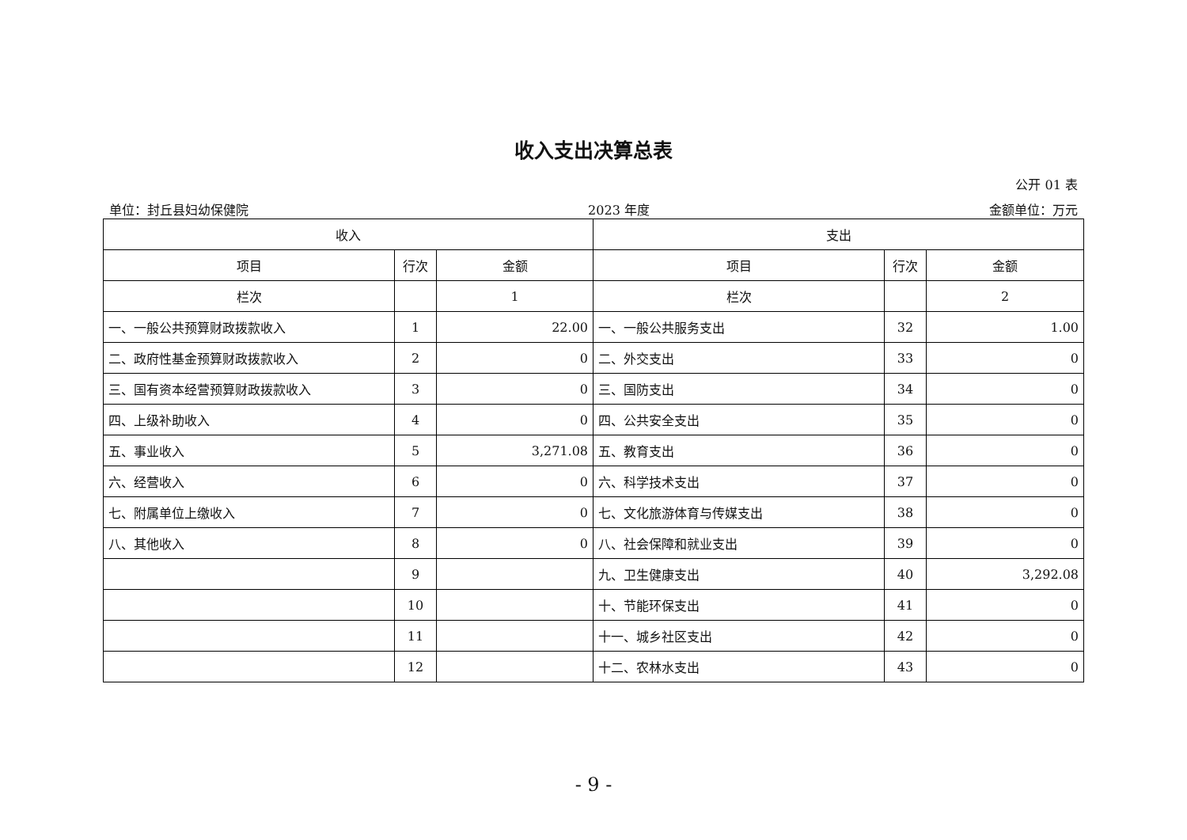收入支出决算总表
公开 01 表
单位：封丘县妇幼保健院 2023 年度 金额单位：万元
| 收入 | | | 支出 | | |
| --- | --- | --- | --- | --- | --- |
| 项目 | 行次 | 金额 | 项目 | 行次 | 金额 |
| 栏次 | | 1 | 栏次 | | 2 |
| 一、一般公共预算财政拨款收入 | 1 | 22.00 | 一、一般公共服务支出 | 32 | 1.00 |
| 二、政府性基金预算财政拨款收入 | 2 | 0 | 二、外交支出 | 33 | 0 |
| 三、国有资本经营预算财政拨款收入 | 3 | 0 | 三、国防支出 | 34 | 0 |
| 四、上级补助收入 | 4 | 0 | 四、公共安全支出 | 35 | 0 |
| 五、事业收入 | 5 | 3,271.08 | 五、教育支出 | 36 | 0 |
| 六、经营收入 | 6 | 0 | 六、科学技术支出 | 37 | 0 |
| 七、附属单位上缴收入 | 7 | 0 | 七、文化旅游体育与传媒支出 | 38 | 0 |
| 八、其他收入 | 8 | 0 | 八、社会保障和就业支出 | 39 | 0 |
| | 9 | | 九、卫生健康支出 | 40 | 3,292.08 |
| | 10 | | 十、节能环保支出 | 41 | 0 |
| | 11 | | 十一、城乡社区支出 | 42 | 0 |
| | 12 | | 十二、农林水支出 | 43 | 0 |
- 9 -